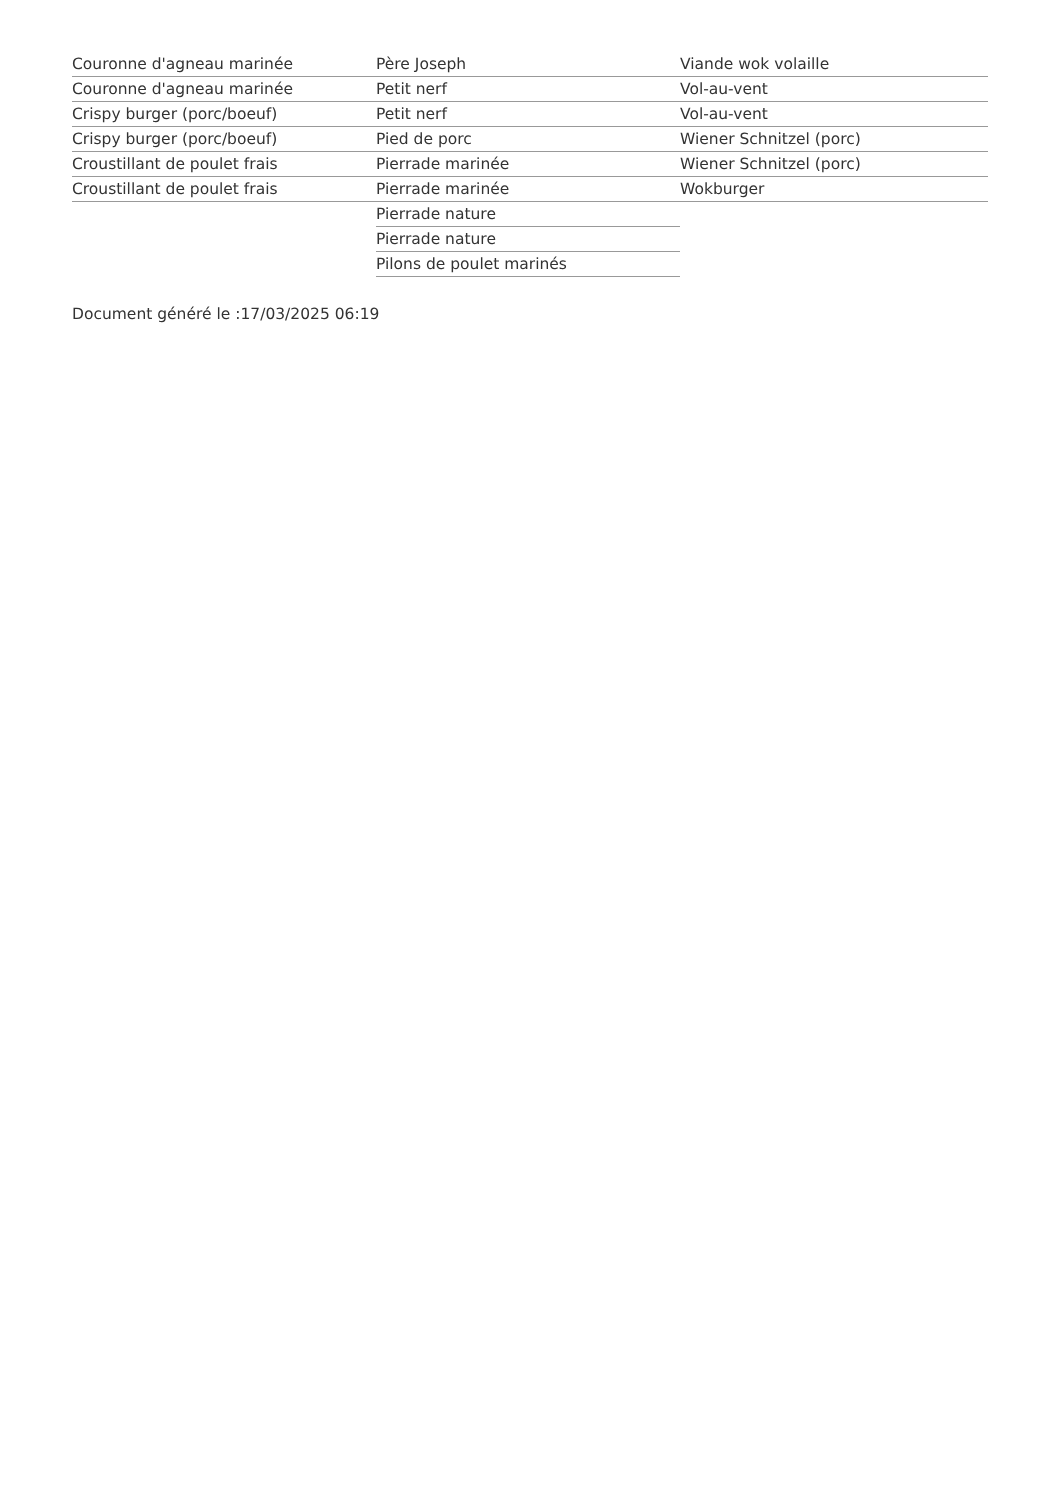Couronne d'agneau marinée
Couronne d'agneau marinée
Crispy burger (porc/boeuf)
Crispy burger (porc/boeuf)
Croustillant de poulet frais
Croustillant de poulet frais
Père Joseph
Petit nerf
Petit nerf
Pied de porc
Pierrade marinée
Pierrade marinée
Pierrade nature
Pierrade nature
Pilons de poulet marinés
Viande wok volaille
Vol-au-vent
Vol-au-vent
Wiener Schnitzel (porc)
Wiener Schnitzel (porc)
Wokburger
Document généré le :17/03/2025 06:19